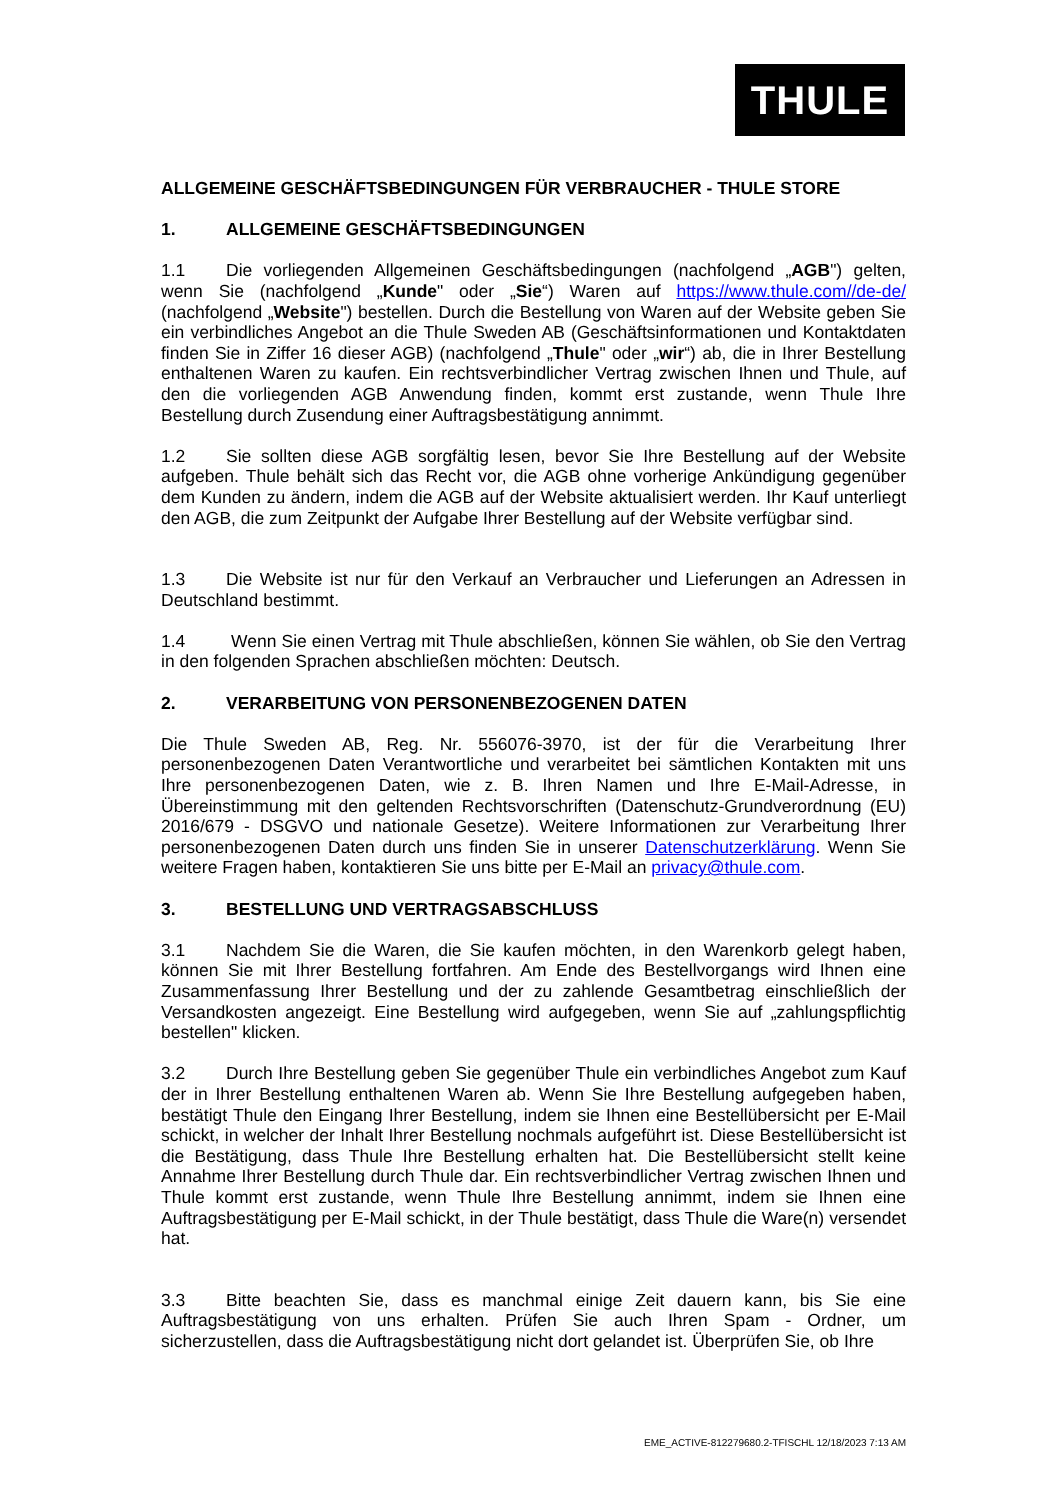THULE
ALLGEMEINE GESCHÄFTSBEDINGUNGEN FÜR VERBRAUCHER - THULE STORE
1. ALLGEMEINE GESCHÄFTSBEDINGUNGEN
1.1 Die vorliegenden Allgemeinen Geschäftsbedingungen (nachfolgend „AGB") gelten, wenn Sie (nachfolgend „Kunde" oder „Sie“) Waren auf https://www.thule.com//de-de/ (nachfolgend „Website") bestellen. Durch die Bestellung von Waren auf der Website geben Sie ein verbindliches Angebot an die Thule Sweden AB (Geschäftsinformationen und Kontaktdaten finden Sie in Ziffer 16 dieser AGB) (nachfolgend „Thule" oder „wir“) ab, die in Ihrer Bestellung enthaltenen Waren zu kaufen. Ein rechtsverbindlicher Vertrag zwischen Ihnen und Thule, auf den die vorliegenden AGB Anwendung finden, kommt erst zustande, wenn Thule Ihre Bestellung durch Zusendung einer Auftragsbestätigung annimmt.
1.2 Sie sollten diese AGB sorgfältig lesen, bevor Sie Ihre Bestellung auf der Website aufgeben. Thule behält sich das Recht vor, die AGB ohne vorherige Ankündigung gegenüber dem Kunden zu ändern, indem die AGB auf der Website aktualisiert werden. Ihr Kauf unterliegt den AGB, die zum Zeitpunkt der Aufgabe Ihrer Bestellung auf der Website verfügbar sind.
1.3 Die Website ist nur für den Verkauf an Verbraucher und Lieferungen an Adressen in Deutschland bestimmt.
1.4 Wenn Sie einen Vertrag mit Thule abschließen, können Sie wählen, ob Sie den Vertrag in den folgenden Sprachen abschließen möchten: Deutsch.
2. VERARBEITUNG VON PERSONENBEZOGENEN DATEN
Die Thule Sweden AB, Reg. Nr. 556076-3970, ist der für die Verarbeitung Ihrer personenbezogenen Daten Verantwortliche und verarbeitet bei sämtlichen Kontakten mit uns Ihre personenbezogenen Daten, wie z. B. Ihren Namen und Ihre E-Mail-Adresse, in Übereinstimmung mit den geltenden Rechtsvorschriften (Datenschutz-Grundverordnung (EU) 2016/679 - DSGVO und nationale Gesetze). Weitere Informationen zur Verarbeitung Ihrer personenbezogenen Daten durch uns finden Sie in unserer Datenschutzerklärung. Wenn Sie weitere Fragen haben, kontaktieren Sie uns bitte per E-Mail an privacy@thule.com.
3. BESTELLUNG UND VERTRAGSABSCHLUSS
3.1 Nachdem Sie die Waren, die Sie kaufen möchten, in den Warenkorb gelegt haben, können Sie mit Ihrer Bestellung fortfahren. Am Ende des Bestellvorgangs wird Ihnen eine Zusammenfassung Ihrer Bestellung und der zu zahlende Gesamtbetrag einschließlich der Versandkosten angezeigt. Eine Bestellung wird aufgegeben, wenn Sie auf „zahlungspflichtig bestellen" klicken.
3.2 Durch Ihre Bestellung geben Sie gegenüber Thule ein verbindliches Angebot zum Kauf der in Ihrer Bestellung enthaltenen Waren ab. Wenn Sie Ihre Bestellung aufgegeben haben, bestätigt Thule den Eingang Ihrer Bestellung, indem sie Ihnen eine Bestellübersicht per E-Mail schickt, in welcher der Inhalt Ihrer Bestellung nochmals aufgeführt ist. Diese Bestellübersicht ist die Bestätigung, dass Thule Ihre Bestellung erhalten hat. Die Bestellübersicht stellt keine Annahme Ihrer Bestellung durch Thule dar. Ein rechtsverbindlicher Vertrag zwischen Ihnen und Thule kommt erst zustande, wenn Thule Ihre Bestellung annimmt, indem sie Ihnen eine Auftragsbestätigung per E-Mail schickt, in der Thule bestätigt, dass Thule die Ware(n) versendet hat.
3.3 Bitte beachten Sie, dass es manchmal einige Zeit dauern kann, bis Sie eine Auftragsbestätigung von uns erhalten. Prüfen Sie auch Ihren Spam - Ordner, um sicherzustellen, dass die Auftragsbestätigung nicht dort gelandet ist. Überprüfen Sie, ob Ihre
EME_ACTIVE-812279680.2-TFISCHL 12/18/2023 7:13 AM